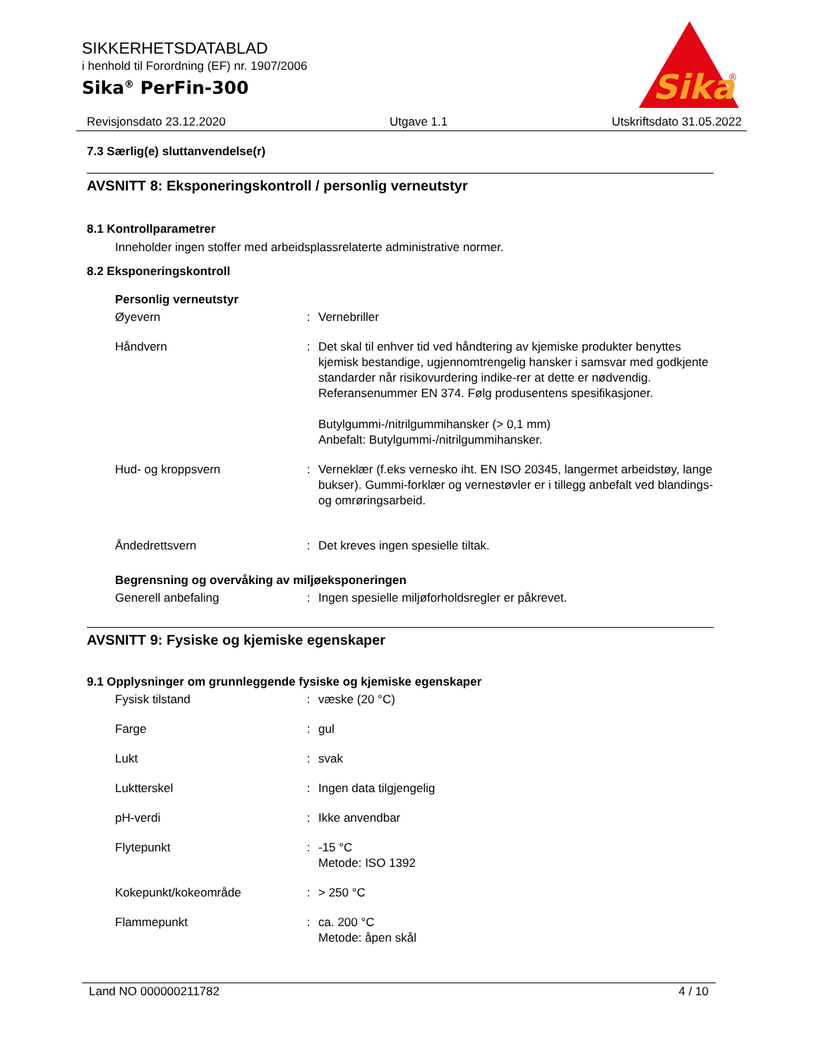SIKKERHETSDATABLAD
i henhold til Forordning (EF) nr. 1907/2006
Sika<sup>®</sup> PerFin-300
Sika
®
Revisjonsdato 23.12.2020 Utgave 1.1 Utskriftsdato 31.05.2022
7.3 Særlig(e) sluttanvendelse(r)
AVSNITT 8: Eksponeringskontroll / personlig verneutstyr
8.1 Kontrollparametrer
Inneholder ingen stoffer med arbeidsplassrelaterte administrative normer.
8.2 Eksponeringskontroll
Personlig verneutstyr
| Øyevern | : | Vernebriller |
| Håndvern | : | Det skal til enhver tid ved håndtering av kjemiske produkter benyttes kjemisk bestandige, ugjennomtrengelig hansker i samsvar med godkjente standarder når risikovurdering indike-rer at dette er nødvendig. Referansenummer EN 374. Følg produsentens spesifikasjoner. Butylgummi-/nitrilgummihansker (> 0,1 mm) Anbefalt: Butylgummi-/nitrilgummihansker. |
| Hud- og kroppsvern | : | Verneklær (f.eks vernesko iht. EN ISO 20345, langermet arbeidstøy, lange bukser). Gummi-forklær og vernestøvler er i tillegg anbefalt ved blandings- og omrøringsarbeid. |
| Åndedrettsvern | : | Det kreves ingen spesielle tiltak. |
Begrensning og overvåking av miljøeksponeringen
| Generell anbefaling | : | Ingen spesielle miljøforholdsregler er påkrevet. |
AVSNITT 9: Fysiske og kjemiske egenskaper
9.1 Opplysninger om grunnleggende fysiske og kjemiske egenskaper
| Fysisk tilstand | : | væske (20 °C) |
| Farge | : | gul |
| Lukt | : | svak |
| Luktterskel | : | Ingen data tilgjengelig |
| pH-verdi | : | Ikke anvendbar |
| Flytepunkt | : | -15 °C Metode: ISO 1392 |
| Kokepunkt/kokeområde | : | > 250 °C |
| Flammepunkt | : | ca. 200 °C Metode: åpen skål |
Land NO 000000211782 4 / 10